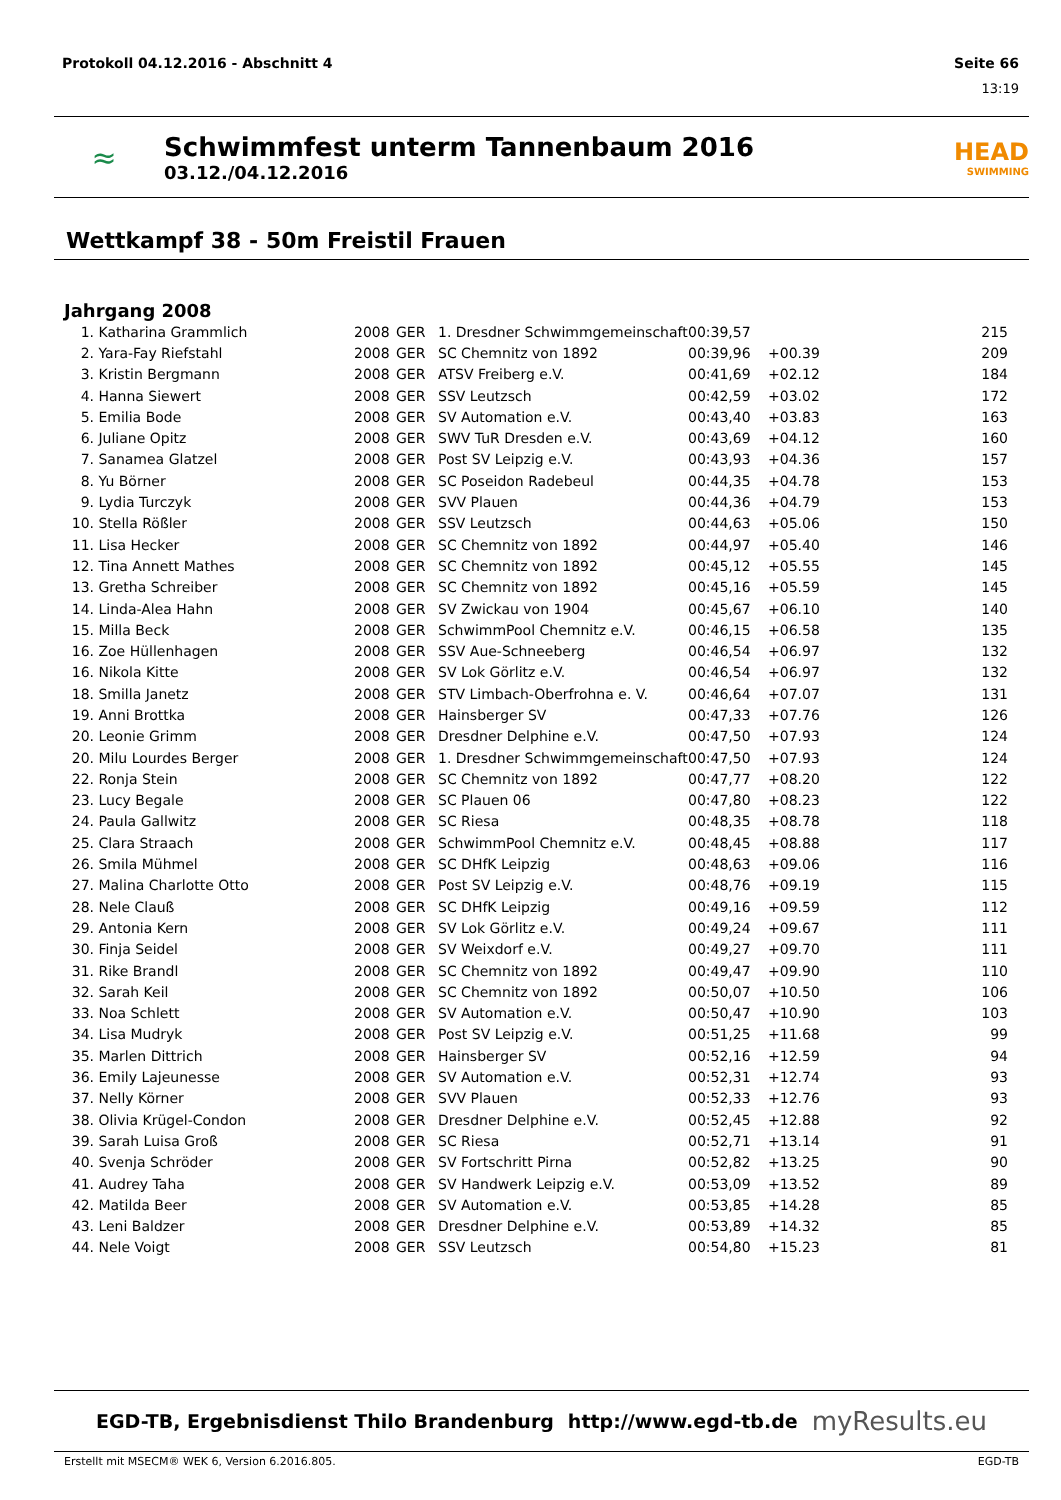Protokoll 04.12.2016 - Abschnitt 4 Seite 66
13:19
≈
Schwimmfest unterm Tannenbaum 2016
03.12./04.12.2016
HEAD
SWIMMING
Wettkampf 38 - 50m Freistil Frauen
Jahrgang 2008
| 1. | Katharina Grammlich | 2008 | GER | 1. Dresdner Schwimmgemeinschaft | 00:39,57 | | 215 |
| 2. | Yara-Fay Riefstahl | 2008 | GER | SC Chemnitz von 1892 | 00:39,96 | +00.39 | 209 |
| 3. | Kristin Bergmann | 2008 | GER | ATSV Freiberg e.V. | 00:41,69 | +02.12 | 184 |
| 4. | Hanna Siewert | 2008 | GER | SSV Leutzsch | 00:42,59 | +03.02 | 172 |
| 5. | Emilia Bode | 2008 | GER | SV Automation e.V. | 00:43,40 | +03.83 | 163 |
| 6. | Juliane Opitz | 2008 | GER | SWV TuR Dresden e.V. | 00:43,69 | +04.12 | 160 |
| 7. | Sanamea Glatzel | 2008 | GER | Post SV Leipzig e.V. | 00:43,93 | +04.36 | 157 |
| 8. | Yu Börner | 2008 | GER | SC Poseidon Radebeul | 00:44,35 | +04.78 | 153 |
| 9. | Lydia Turczyk | 2008 | GER | SVV Plauen | 00:44,36 | +04.79 | 153 |
| 10. | Stella Rößler | 2008 | GER | SSV Leutzsch | 00:44,63 | +05.06 | 150 |
| 11. | Lisa Hecker | 2008 | GER | SC Chemnitz von 1892 | 00:44,97 | +05.40 | 146 |
| 12. | Tina Annett Mathes | 2008 | GER | SC Chemnitz von 1892 | 00:45,12 | +05.55 | 145 |
| 13. | Gretha Schreiber | 2008 | GER | SC Chemnitz von 1892 | 00:45,16 | +05.59 | 145 |
| 14. | Linda-Alea Hahn | 2008 | GER | SV Zwickau von 1904 | 00:45,67 | +06.10 | 140 |
| 15. | Milla Beck | 2008 | GER | SchwimmPool Chemnitz e.V. | 00:46,15 | +06.58 | 135 |
| 16. | Zoe Hüllenhagen | 2008 | GER | SSV Aue-Schneeberg | 00:46,54 | +06.97 | 132 |
| 16. | Nikola Kitte | 2008 | GER | SV Lok Görlitz e.V. | 00:46,54 | +06.97 | 132 |
| 18. | Smilla Janetz | 2008 | GER | STV Limbach-Oberfrohna e. V. | 00:46,64 | +07.07 | 131 |
| 19. | Anni Brottka | 2008 | GER | Hainsberger SV | 00:47,33 | +07.76 | 126 |
| 20. | Leonie Grimm | 2008 | GER | Dresdner Delphine e.V. | 00:47,50 | +07.93 | 124 |
| 20. | Milu Lourdes Berger | 2008 | GER | 1. Dresdner Schwimmgemeinschaft | 00:47,50 | +07.93 | 124 |
| 22. | Ronja Stein | 2008 | GER | SC Chemnitz von 1892 | 00:47,77 | +08.20 | 122 |
| 23. | Lucy Begale | 2008 | GER | SC Plauen 06 | 00:47,80 | +08.23 | 122 |
| 24. | Paula Gallwitz | 2008 | GER | SC Riesa | 00:48,35 | +08.78 | 118 |
| 25. | Clara Straach | 2008 | GER | SchwimmPool Chemnitz e.V. | 00:48,45 | +08.88 | 117 |
| 26. | Smila Mühmel | 2008 | GER | SC DHfK Leipzig | 00:48,63 | +09.06 | 116 |
| 27. | Malina Charlotte Otto | 2008 | GER | Post SV Leipzig e.V. | 00:48,76 | +09.19 | 115 |
| 28. | Nele Clauß | 2008 | GER | SC DHfK Leipzig | 00:49,16 | +09.59 | 112 |
| 29. | Antonia Kern | 2008 | GER | SV Lok Görlitz e.V. | 00:49,24 | +09.67 | 111 |
| 30. | Finja Seidel | 2008 | GER | SV Weixdorf e.V. | 00:49,27 | +09.70 | 111 |
| 31. | Rike Brandl | 2008 | GER | SC Chemnitz von 1892 | 00:49,47 | +09.90 | 110 |
| 32. | Sarah Keil | 2008 | GER | SC Chemnitz von 1892 | 00:50,07 | +10.50 | 106 |
| 33. | Noa Schlett | 2008 | GER | SV Automation e.V. | 00:50,47 | +10.90 | 103 |
| 34. | Lisa Mudryk | 2008 | GER | Post SV Leipzig e.V. | 00:51,25 | +11.68 | 99 |
| 35. | Marlen Dittrich | 2008 | GER | Hainsberger SV | 00:52,16 | +12.59 | 94 |
| 36. | Emily Lajeunesse | 2008 | GER | SV Automation e.V. | 00:52,31 | +12.74 | 93 |
| 37. | Nelly Körner | 2008 | GER | SVV Plauen | 00:52,33 | +12.76 | 93 |
| 38. | Olivia Krügel-Condon | 2008 | GER | Dresdner Delphine e.V. | 00:52,45 | +12.88 | 92 |
| 39. | Sarah Luisa Groß | 2008 | GER | SC Riesa | 00:52,71 | +13.14 | 91 |
| 40. | Svenja Schröder | 2008 | GER | SV Fortschritt Pirna | 00:52,82 | +13.25 | 90 |
| 41. | Audrey Taha | 2008 | GER | SV Handwerk Leipzig e.V. | 00:53,09 | +13.52 | 89 |
| 42. | Matilda Beer | 2008 | GER | SV Automation e.V. | 00:53,85 | +14.28 | 85 |
| 43. | Leni Baldzer | 2008 | GER | Dresdner Delphine e.V. | 00:53,89 | +14.32 | 85 |
| 44. | Nele Voigt | 2008 | GER | SSV Leutzsch | 00:54,80 | +15.23 | 81 |
EGD-TB, Ergebnisdienst Thilo Brandenburg http://www.egd-tb.de myResults.eu
Erstellt mit MSECM® WEK 6, Version 6.2016.805. EGD-TB